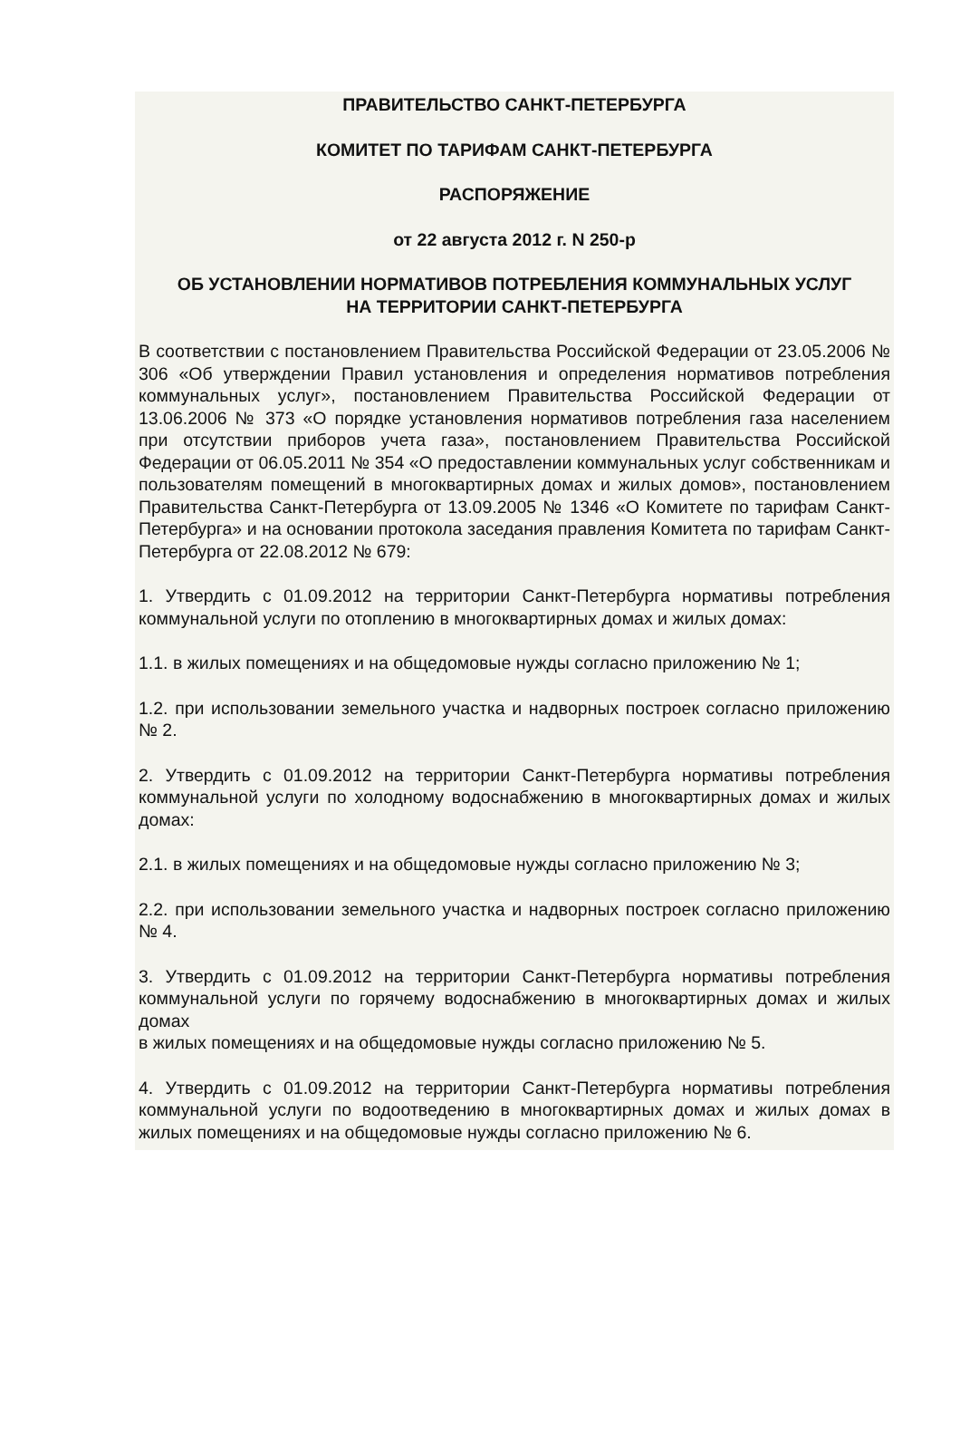ПРАВИТЕЛЬСТВО САНКТ-ПЕТЕРБУРГА
КОМИТЕТ ПО ТАРИФАМ САНКТ-ПЕТЕРБУРГА
РАСПОРЯЖЕНИЕ
от 22 августа 2012 г. N 250-р
ОБ УСТАНОВЛЕНИИ НОРМАТИВОВ ПОТРЕБЛЕНИЯ КОММУНАЛЬНЫХ УСЛУГ
НА ТЕРРИТОРИИ САНКТ-ПЕТЕРБУРГА
В соответствии с постановлением Правительства Российской Федерации от 23.05.2006 № 306 «Об утверждении Правил установления и определения нормативов потребления коммунальных услуг», постановлением Правительства Российской Федерации от 13.06.2006 № 373 «О порядке установления нормативов потребления газа населением при отсутствии приборов учета газа», постановлением Правительства Российской Федерации от 06.05.2011 № 354 «О предоставлении коммунальных услуг собственникам и пользователям помещений в многоквартирных домах и жилых домов», постановлением Правительства Санкт-Петербурга от 13.09.2005 № 1346 «О Комитете по тарифам Санкт-Петербурга» и на основании протокола заседания правления Комитета по тарифам Санкт-Петербурга от 22.08.2012 № 679:
1. Утвердить с 01.09.2012 на территории Санкт-Петербурга нормативы потребления коммунальной услуги по отоплению в многоквартирных домах и жилых домах:
1.1. в жилых помещениях и на общедомовые нужды согласно приложению № 1;
1.2. при использовании земельного участка и надворных построек согласно приложению № 2.
2. Утвердить с 01.09.2012 на территории Санкт-Петербурга нормативы потребления коммунальной услуги по холодному водоснабжению в многоквартирных домах и жилых домах:
2.1. в жилых помещениях и на общедомовые нужды согласно приложению № 3;
2.2. при использовании земельного участка и надворных построек согласно приложению № 4.
3. Утвердить с 01.09.2012 на территории Санкт-Петербурга нормативы потребления коммунальной услуги по горячему водоснабжению в многоквартирных домах и жилых домах
в жилых помещениях и на общедомовые нужды согласно приложению № 5.
4. Утвердить с 01.09.2012 на территории Санкт-Петербурга нормативы потребления коммунальной услуги по водоотведению в многоквартирных домах и жилых домах в жилых помещениях и на общедомовые нужды согласно приложению № 6.